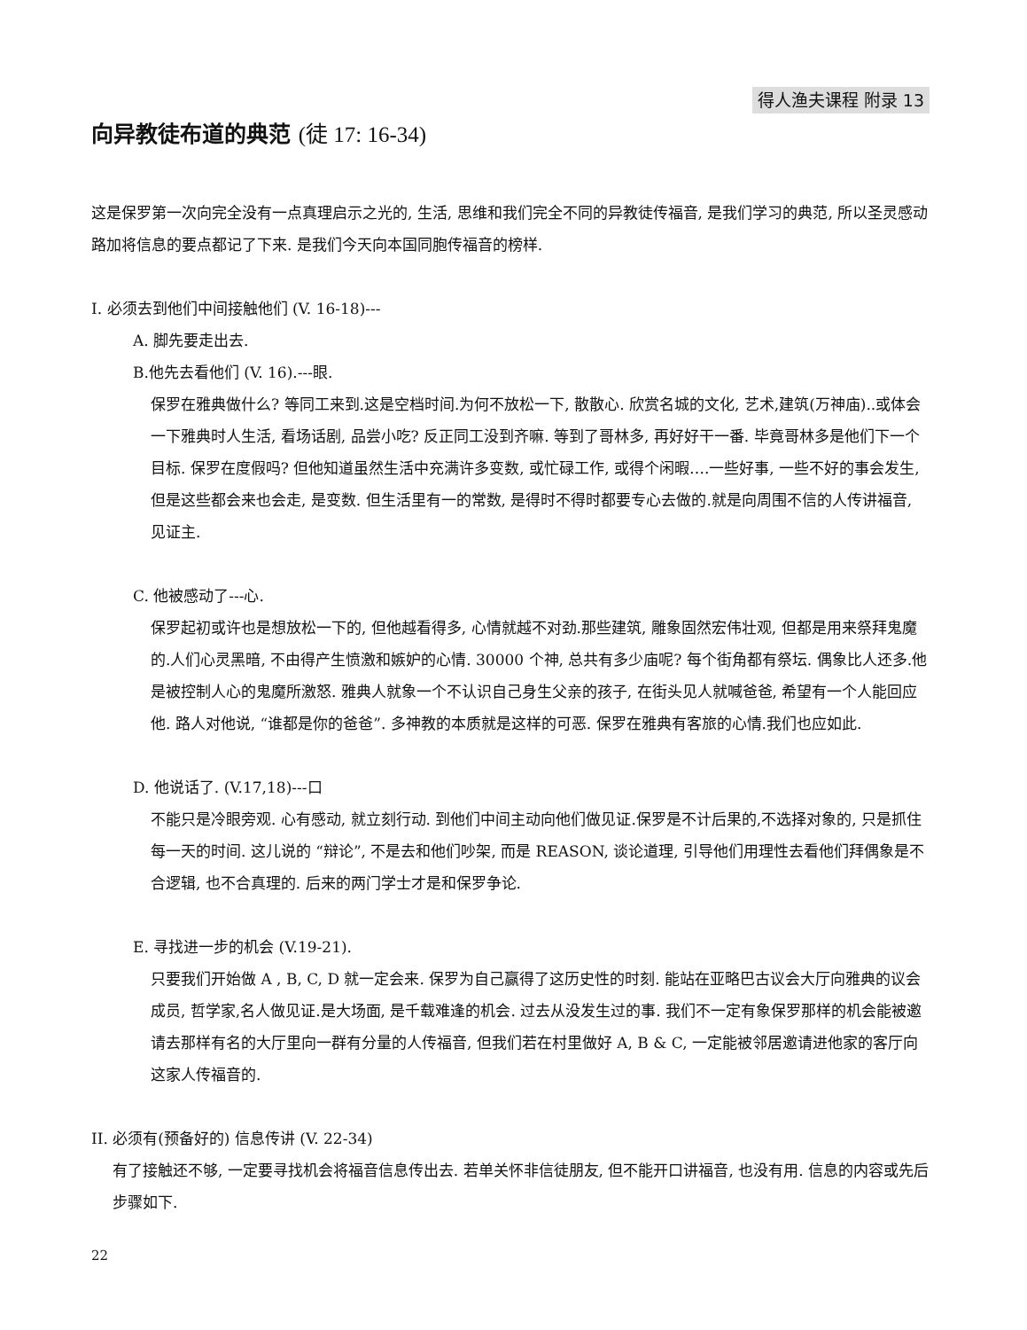得人渔夫课程 附录 13
向异教徒布道的典范 (徒 17: 16-34)
这是保罗第一次向完全没有一点真理启示之光的, 生活, 思维和我们完全不同的异教徒传福音, 是我们学习的典范, 所以圣灵感动路加将信息的要点都记了下来. 是我们今天向本国同胞传福音的榜样.
I. 必须去到他们中间接触他们 (V. 16-18)---
A. 脚先要走出去.
B.他先去看他们 (V. 16).---眼.
保罗在雅典做什么? 等同工来到.这是空档时间.为何不放松一下, 散散心. 欣赏名城的文化, 艺术,建筑(万神庙)..或体会一下雅典时人生活, 看场话剧, 品尝小吃? 反正同工没到齐嘛. 等到了哥林多, 再好好干一番. 毕竟哥林多是他们下一个目标. 保罗在度假吗? 但他知道虽然生活中充满许多变数, 或忙碌工作, 或得个闲暇….一些好事, 一些不好的事会发生, 但是这些都会来也会走, 是变数. 但生活里有一的常数, 是得时不得时都要专心去做的.就是向周围不信的人传讲福音, 见证主.
C. 他被感动了---心.
保罗起初或许也是想放松一下的, 但他越看得多, 心情就越不对劲.那些建筑, 雕象固然宏伟壮观, 但都是用来祭拜鬼魔的.人们心灵黑暗, 不由得产生愤激和嫉妒的心情. 30000 个神, 总共有多少庙呢? 每个街角都有祭坛. 偶象比人还多.他是被控制人心的鬼魔所激怒. 雅典人就象一个不认识自己身生父亲的孩子, 在街头见人就喊爸爸, 希望有一个人能回应他. 路人对他说, “谁都是你的爸爸”. 多神教的本质就是这样的可恶. 保罗在雅典有客旅的心情.我们也应如此.
D. 他说话了. (V.17,18)---口
不能只是冷眼旁观. 心有感动, 就立刻行动. 到他们中间主动向他们做见证.保罗是不计后果的,不选择对象的, 只是抓住每一天的时间. 这儿说的 “辩论”, 不是去和他们吵架, 而是 REASON, 谈论道理, 引导他们用理性去看他们拜偶象是不合逻辑, 也不合真理的. 后来的两门学士才是和保罗争论.
E. 寻找进一步的机会 (V.19-21).
只要我们开始做 A , B, C, D 就一定会来. 保罗为自己赢得了这历史性的时刻. 能站在亚略巴古议会大厅向雅典的议会成员, 哲学家,名人做见证.是大场面, 是千载难逢的机会. 过去从没发生过的事. 我们不一定有象保罗那样的机会能被邀请去那样有名的大厅里向一群有分量的人传福音, 但我们若在村里做好 A, B & C, 一定能被邻居邀请进他家的客厅向这家人传福音的.
II. 必须有(预备好的) 信息传讲 (V. 22-34)
有了接触还不够, 一定要寻找机会将福音信息传出去. 若单关怀非信徒朋友, 但不能开口讲福音, 也没有用. 信息的内容或先后步骤如下.
22